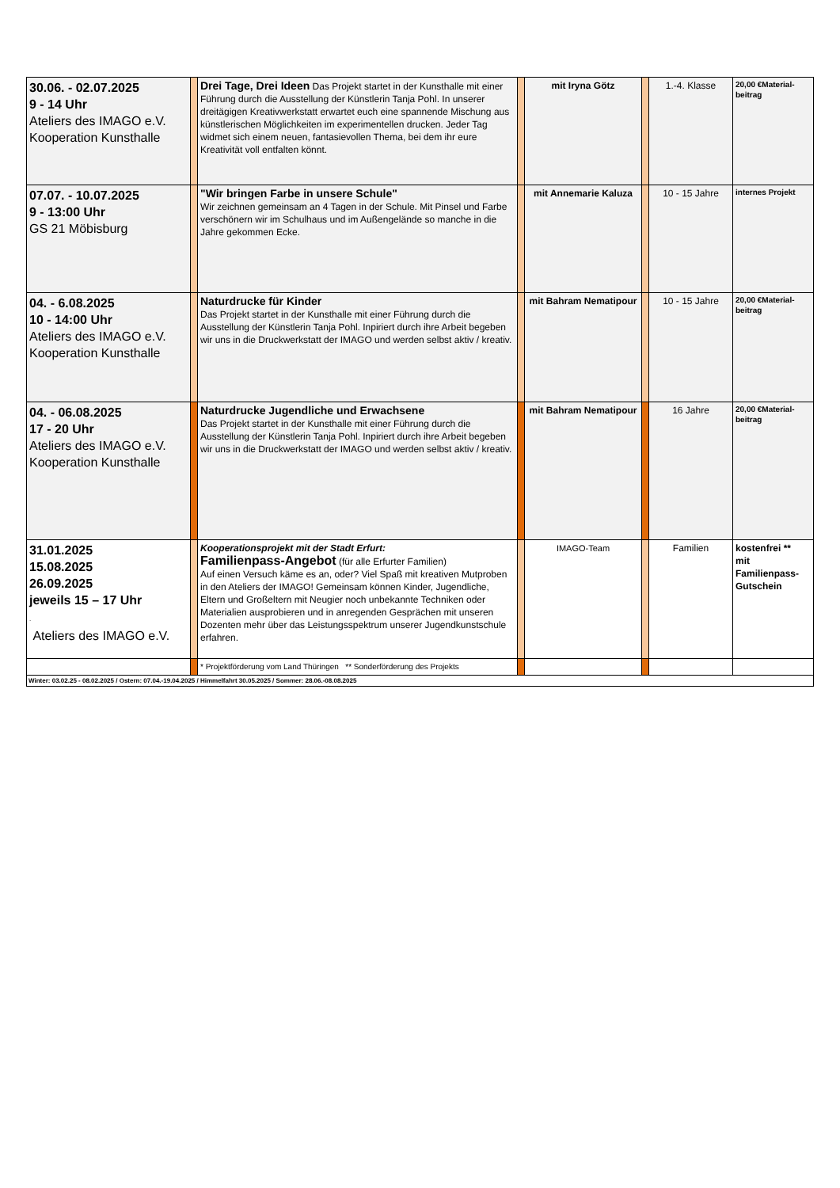| 30.06. - 02.07.2025 9 - 14 Uhr Ateliers des IMAGO e.V. Kooperation Kunsthalle | | Drei Tage, Drei Ideen Das Projekt startet in der Kunsthalle mit einer Führung durch die Ausstellung der Künstlerin Tanja Pohl. In unserer dreitägigen Kreativwerkstatt erwartet euch eine spannende Mischung aus künstlerischen Möglichkeiten im experimentellen drucken. Jeder Tag widmet sich einem neuen, fantasievollen Thema, bei dem ihr eure Kreativität voll entfalten könnt. | | mit Iryna Götz | | 1.-4. Klasse | 20,00 €Material-beitrag |
| 07.07. - 10.07.2025 9 - 13:00 Uhr GS 21 Möbisburg | | "Wir bringen Farbe in unsere Schule" Wir zeichnen gemeinsam an 4 Tagen in der Schule. Mit Pinsel und Farbe verschönern wir im Schulhaus und im Außengelände so manche in die Jahre gekommen Ecke. | | mit Annemarie Kaluza | | 10 - 15 Jahre | internes Projekt |
| 04. - 6.08.2025 10 - 14:00 Uhr Ateliers des IMAGO e.V. Kooperation Kunsthalle | | Naturdrucke für Kinder Das Projekt startet in der Kunsthalle mit einer Führung durch die Ausstellung der Künstlerin Tanja Pohl. Inpiriert durch ihre Arbeit begeben wir uns in die Druckwerkstatt der IMAGO und werden selbst aktiv / kreativ. | | mit Bahram Nematipour | | 10 - 15 Jahre | 20,00 €Material-beitrag |
| 04. - 06.08.2025 17 - 20 Uhr Ateliers des IMAGO e.V. Kooperation Kunsthalle | | Naturdrucke Jugendliche und Erwachsene Das Projekt startet in der Kunsthalle mit einer Führung durch die Ausstellung der Künstlerin Tanja Pohl. Inpiriert durch ihre Arbeit begeben wir uns in die Druckwerkstatt der IMAGO und werden selbst aktiv / kreativ. | | mit Bahram Nematipour | | 16 Jahre | 20,00 €Material-beitrag |
| 31.01.2025 15.08.2025 26.09.2025 jeweils 15 – 17 Uhr . Ateliers des IMAGO e.V. | | Kooperationsprojekt mit der Stadt Erfurt: Familienpass-Angebot (für alle Erfurter Familien) Auf einen Versuch käme es an, oder? Viel Spaß mit kreativen Mutproben in den Ateliers der IMAGO! Gemeinsam können Kinder, Jugendliche, Eltern und Großeltern mit Neugier noch unbekannte Techniken oder Materialien ausprobieren und in anregenden Gesprächen mit unseren Dozenten mehr über das Leistungsspektrum unserer Jugendkunstschule erfahren. | | IMAGO-Team | | Familien | kostenfrei ** mit Familienpass-Gutschein |
| | | * Projektförderung vom Land Thüringen ** Sonderförderung des Projekts | | | | | |
| Winter: 03.02.25 - 08.02.2025 / Ostern: 07.04.-19.04.2025 / Himmelfahrt 30.05.2025 / Sommer: 28.06.-08.08.2025 | | | | | | | |